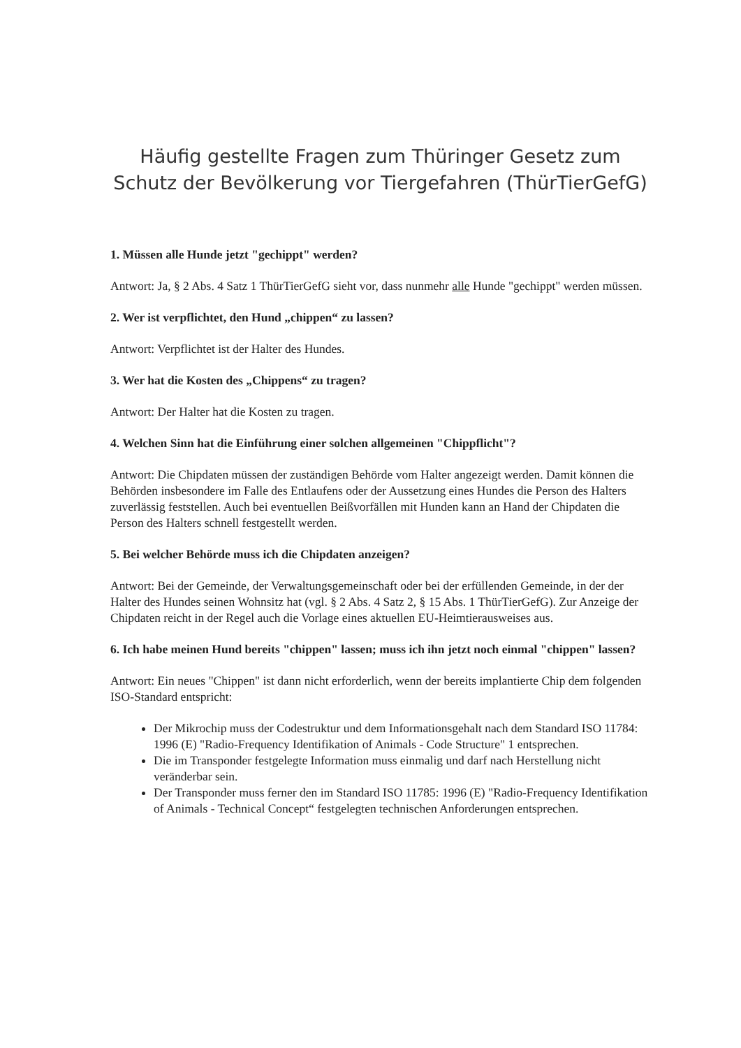Häufig gestellte Fragen zum Thüringer Gesetz zum Schutz der Bevölkerung vor Tiergefahren (ThürTierGefG)
1. Müssen alle Hunde jetzt "gechippt" werden?
Antwort: Ja, § 2 Abs. 4 Satz 1 ThürTierGefG sieht vor, dass nunmehr alle Hunde "gechippt" werden müssen.
2. Wer ist verpflichtet, den Hund „chippen“ zu lassen?
Antwort: Verpflichtet ist der Halter des Hundes.
3. Wer hat die Kosten des „Chippens“ zu tragen?
Antwort: Der Halter hat die Kosten zu tragen.
4. Welchen Sinn hat die Einführung einer solchen allgemeinen "Chippflicht"?
Antwort: Die Chipdaten müssen der zuständigen Behörde vom Halter angezeigt werden. Damit können die Behörden insbesondere im Falle des Entlaufens oder der Aussetzung eines Hundes die Person des Halters zuverlässig feststellen. Auch bei eventuellen Beißvorfällen mit Hunden kann an Hand der Chipdaten die Person des Halters schnell festgestellt werden.
5. Bei welcher Behörde muss ich die Chipdaten anzeigen?
Antwort: Bei der Gemeinde, der Verwaltungsgemeinschaft oder bei der erfüllenden Gemeinde, in der der Halter des Hundes seinen Wohnsitz hat (vgl. § 2 Abs. 4 Satz 2, § 15 Abs. 1 ThürTierGefG). Zur Anzeige der Chipdaten reicht in der Regel auch die Vorlage eines aktuellen EU-Heimtierausweises aus.
6. Ich habe meinen Hund bereits "chippen" lassen; muss ich ihn jetzt noch einmal "chippen" lassen?
Antwort: Ein neues "Chippen" ist dann nicht erforderlich, wenn der bereits implantierte Chip dem folgenden ISO-Standard entspricht:
Der Mikrochip muss der Codestruktur und dem Informationsgehalt nach dem Standard ISO 11784: 1996 (E) "Radio-Frequency Identifikation of Animals - Code Structure" 1 entsprechen.
Die im Transponder festgelegte Information muss einmalig und darf nach Herstellung nicht veränderbar sein.
Der Transponder muss ferner den im Standard ISO 11785: 1996 (E) "Radio-Frequency Identifikation of Animals - Technical Concept“ festgelegten technischen Anforderungen entsprechen.